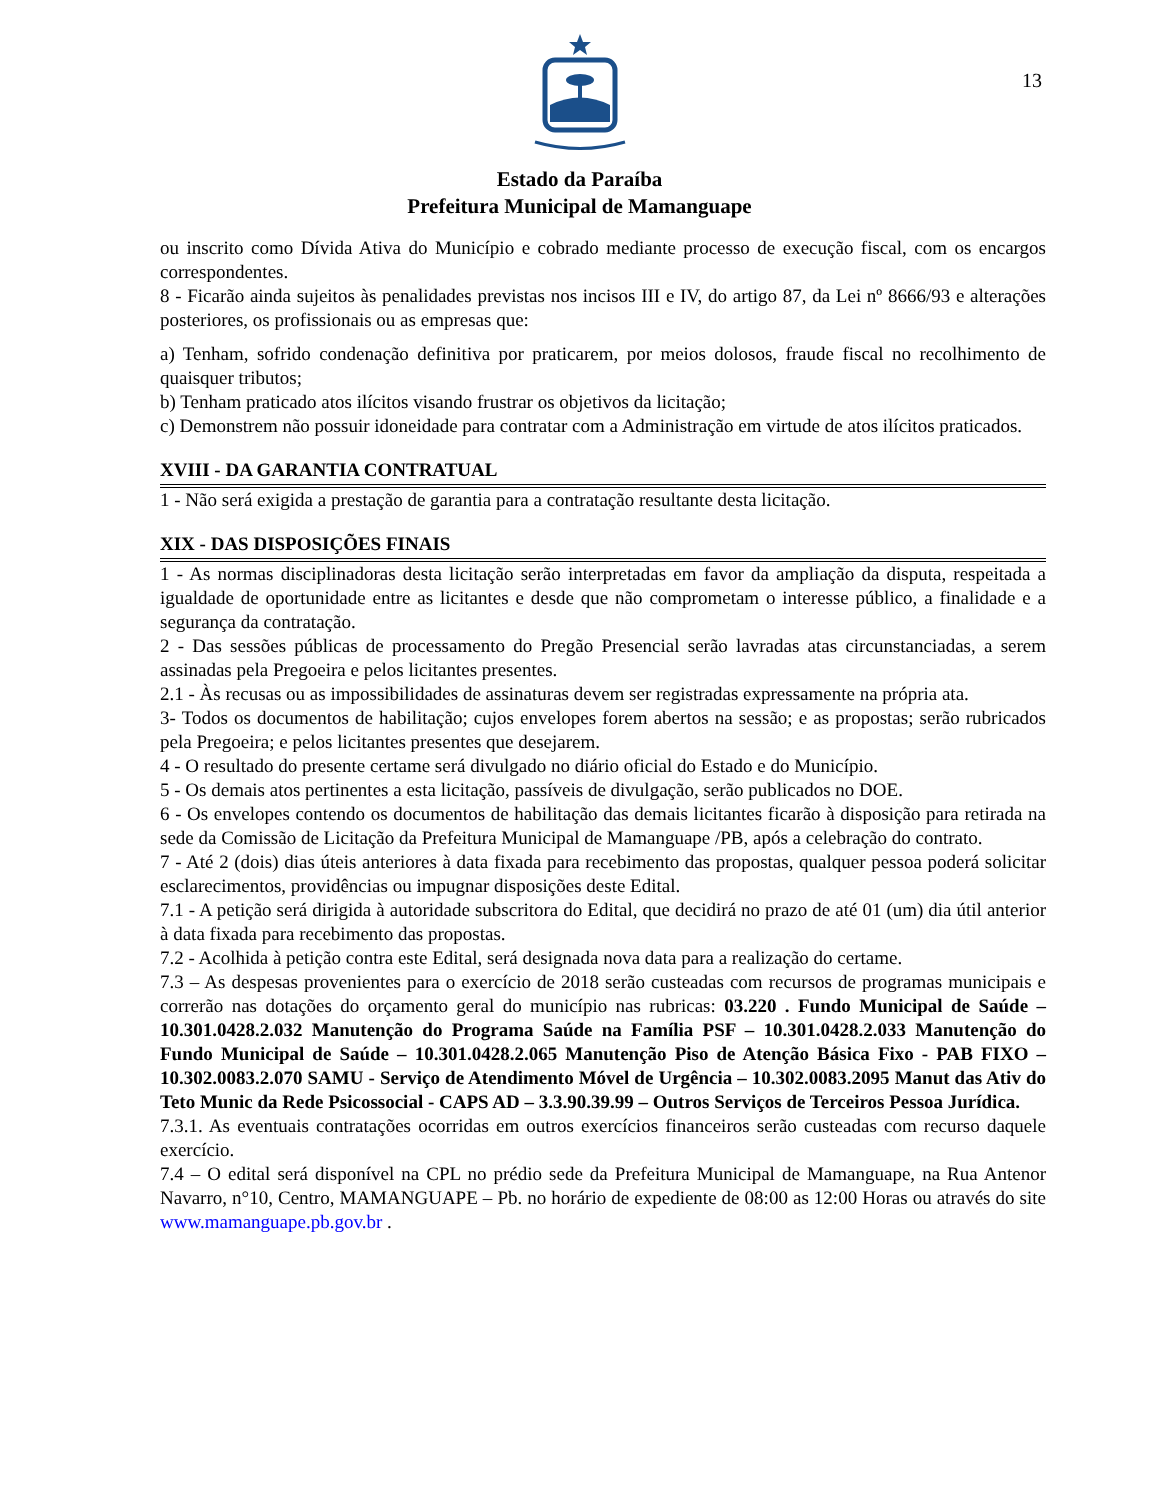Estado da Paraíba
Prefeitura Municipal de Mamanguape
13
ou inscrito como Dívida Ativa do Município e cobrado mediante processo de execução fiscal, com os encargos correspondentes.
8 - Ficarão ainda sujeitos às penalidades previstas nos incisos III e IV, do artigo 87, da Lei nº 8666/93 e alterações posteriores, os profissionais ou as empresas que:
a) Tenham, sofrido condenação definitiva por praticarem, por meios dolosos, fraude fiscal no recolhimento de quaisquer tributos;
b) Tenham praticado atos ilícitos visando frustrar os objetivos da licitação;
c) Demonstrem não possuir idoneidade para contratar com a Administração em virtude de atos ilícitos praticados.
XVIII - DA GARANTIA CONTRATUAL
1 - Não será exigida a prestação de garantia para a contratação resultante desta licitação.
XIX - DAS DISPOSIÇÕES FINAIS
1 - As normas disciplinadoras desta licitação serão interpretadas em favor da ampliação da disputa, respeitada a igualdade de oportunidade entre as licitantes e desde que não comprometam o interesse público, a finalidade e a segurança da contratação.
2 - Das sessões públicas de processamento do Pregão Presencial serão lavradas atas circunstanciadas, a serem assinadas pela Pregoeira e pelos licitantes presentes.
2.1 - Às recusas ou as impossibilidades de assinaturas devem ser registradas expressamente na própria ata.
3- Todos os documentos de habilitação; cujos envelopes forem abertos na sessão; e as propostas; serão rubricados pela Pregoeira; e pelos licitantes presentes que desejarem.
4 - O resultado do presente certame será divulgado no diário oficial do Estado e do Município.
5 - Os demais atos pertinentes a esta licitação, passíveis de divulgação, serão publicados no DOE.
6 - Os envelopes contendo os documentos de habilitação das demais licitantes ficarão à disposição para retirada na sede da Comissão de Licitação da Prefeitura Municipal de Mamanguape /PB, após a celebração do contrato.
7 - Até 2 (dois) dias úteis anteriores à data fixada para recebimento das propostas, qualquer pessoa poderá solicitar esclarecimentos, providências ou impugnar disposições deste Edital.
7.1 - A petição será dirigida à autoridade subscritora do Edital, que decidirá no prazo de até 01 (um) dia útil anterior à data fixada para recebimento das propostas.
7.2 - Acolhida à petição contra este Edital, será designada nova data para a realização do certame.
7.3 – As despesas provenientes para o exercício de 2018 serão custeadas com recursos de programas municipais e correrão nas dotações do orçamento geral do município nas rubricas: 03.220 . Fundo Municipal de Saúde – 10.301.0428.2.032 Manutenção do Programa Saúde na Família PSF – 10.301.0428.2.033 Manutenção do Fundo Municipal de Saúde – 10.301.0428.2.065 Manutenção Piso de Atenção Básica Fixo - PAB FIXO –10.302.0083.2.070 SAMU - Serviço de Atendimento Móvel de Urgência – 10.302.0083.2095 Manut das Ativ do Teto Munic da Rede Psicossocial - CAPS AD – 3.3.90.39.99 – Outros Serviços de Terceiros Pessoa Jurídica.
7.3.1. As eventuais contratações ocorridas em outros exercícios financeiros serão custeadas com recurso daquele exercício.
7.4 – O edital será disponível na CPL no prédio sede da Prefeitura Municipal de Mamanguape, na Rua Antenor Navarro, n°10, Centro, MAMANGUAPE – Pb. no horário de expediente de 08:00 as 12:00 Horas ou através do site www.mamanguape.pb.gov.br .